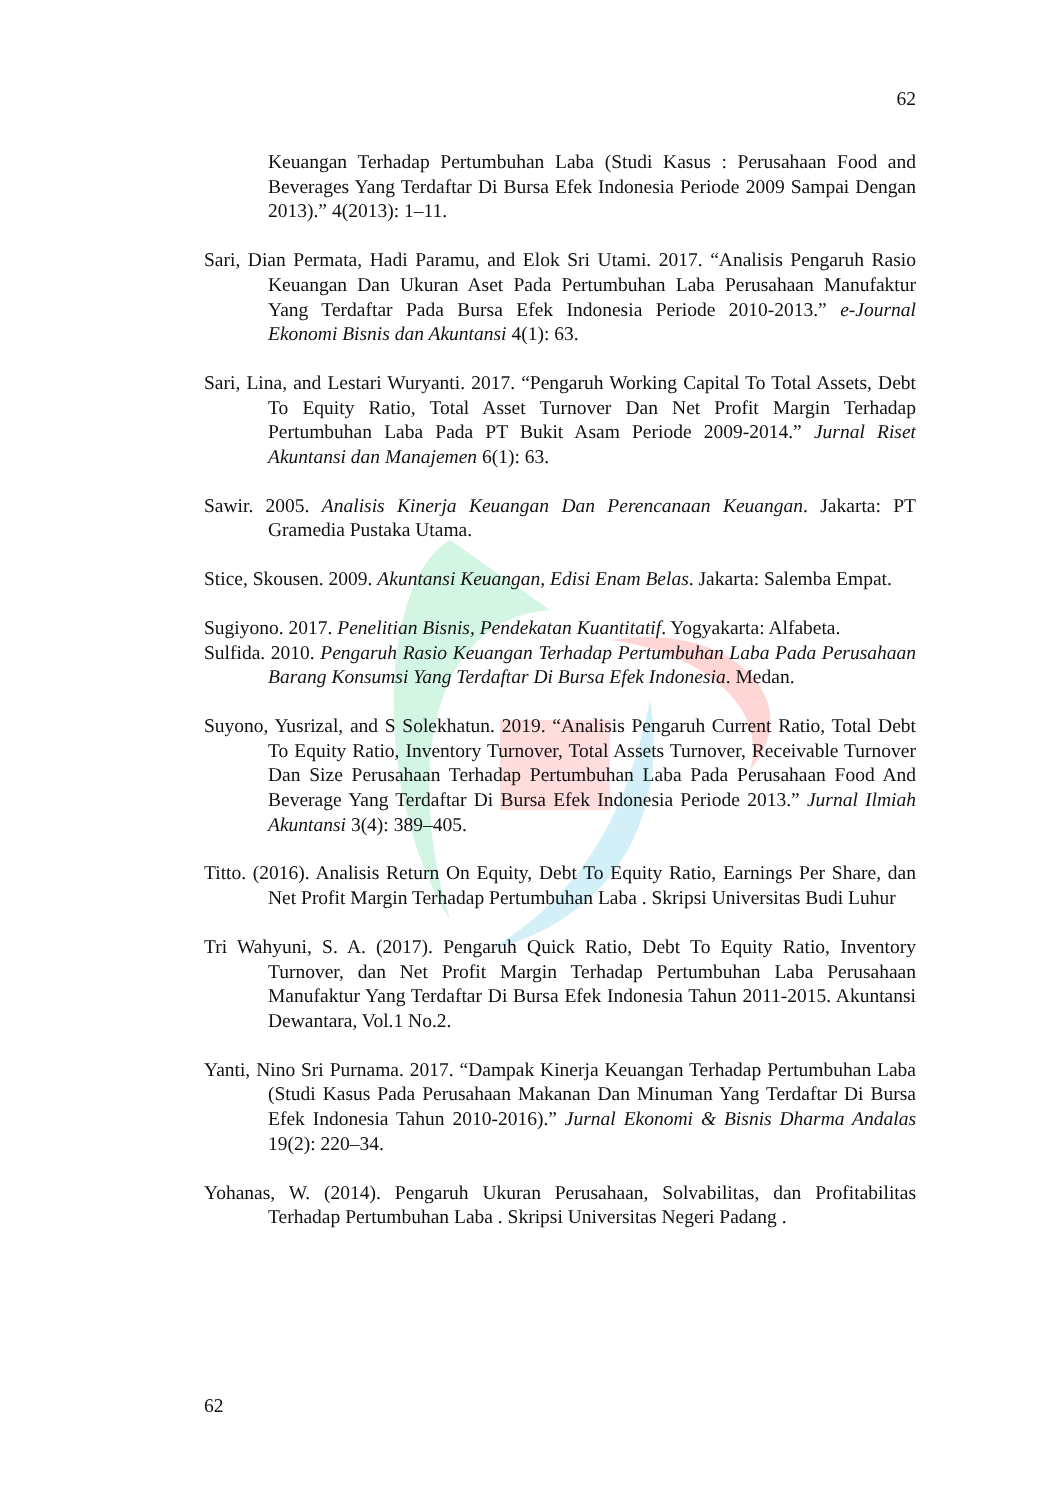62
Keuangan Terhadap Pertumbuhan Laba (Studi Kasus : Perusahaan Food and Beverages Yang Terdaftar Di Bursa Efek Indonesia Periode 2009 Sampai Dengan 2013).” 4(2013): 1–11.
Sari, Dian Permata, Hadi Paramu, and Elok Sri Utami. 2017. “Analisis Pengaruh Rasio Keuangan Dan Ukuran Aset Pada Pertumbuhan Laba Perusahaan Manufaktur Yang Terdaftar Pada Bursa Efek Indonesia Periode 2010-2013.” e-Journal Ekonomi Bisnis dan Akuntansi 4(1): 63.
Sari, Lina, and Lestari Wuryanti. 2017. “Pengaruh Working Capital To Total Assets, Debt To Equity Ratio, Total Asset Turnover Dan Net Profit Margin Terhadap Pertumbuhan Laba Pada PT Bukit Asam Periode 2009-2014.” Jurnal Riset Akuntansi dan Manajemen 6(1): 63.
Sawir. 2005. Analisis Kinerja Keuangan Dan Perencanaan Keuangan. Jakarta: PT Gramedia Pustaka Utama.
Stice, Skousen. 2009. Akuntansi Keuangan, Edisi Enam Belas. Jakarta: Salemba Empat.
Sugiyono. 2017. Penelitian Bisnis, Pendekatan Kuantitatif. Yogyakarta: Alfabeta.
Sulfida. 2010. Pengaruh Rasio Keuangan Terhadap Pertumbuhan Laba Pada Perusahaan Barang Konsumsi Yang Terdaftar Di Bursa Efek Indonesia. Medan.
Suyono, Yusrizal, and S Solekhatun. 2019. “Analisis Pengaruh Current Ratio, Total Debt To Equity Ratio, Inventory Turnover, Total Assets Turnover, Receivable Turnover Dan Size Perusahaan Terhadap Pertumbuhan Laba Pada Perusahaan Food And Beverage Yang Terdaftar Di Bursa Efek Indonesia Periode 2013.” Jurnal Ilmiah Akuntansi 3(4): 389–405.
Titto. (2016). Analisis Return On Equity, Debt To Equity Ratio, Earnings Per Share, dan Net Profit Margin Terhadap Pertumbuhan Laba . Skripsi Universitas Budi Luhur
Tri Wahyuni, S. A. (2017). Pengaruh Quick Ratio, Debt To Equity Ratio, Inventory Turnover, dan Net Profit Margin Terhadap Pertumbuhan Laba Perusahaan Manufaktur Yang Terdaftar Di Bursa Efek Indonesia Tahun 2011-2015. Akuntansi Dewantara, Vol.1 No.2.
Yanti, Nino Sri Purnama. 2017. “Dampak Kinerja Keuangan Terhadap Pertumbuhan Laba (Studi Kasus Pada Perusahaan Makanan Dan Minuman Yang Terdaftar Di Bursa Efek Indonesia Tahun 2010-2016).” Jurnal Ekonomi & Bisnis Dharma Andalas 19(2): 220–34.
Yohanas, W. (2014). Pengaruh Ukuran Perusahaan, Solvabilitas, dan Profitabilitas Terhadap Pertumbuhan Laba . Skripsi Universitas Negeri Padang .
62